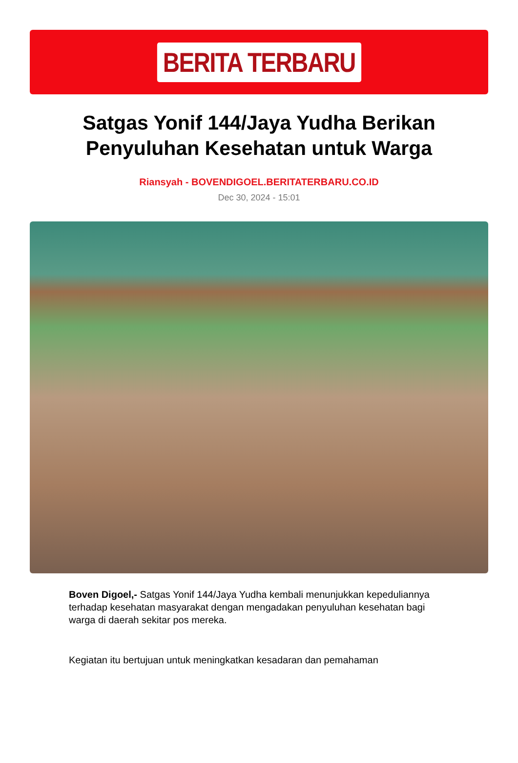BERITA TERBARU
Satgas Yonif 144/Jaya Yudha Berikan Penyuluhan Kesehatan untuk Warga
Riansyah - BOVENDIGOEL.BERITATERBARU.CO.ID
Dec 30, 2024 - 15:01
Boven Digoel,- Satgas Yonif 144/Jaya Yudha kembali menunjukkan kepeduliannya terhadap kesehatan masyarakat dengan mengadakan penyuluhan kesehatan bagi warga di daerah sekitar pos mereka.
Kegiatan itu bertujuan untuk meningkatkan kesadaran dan pemahaman